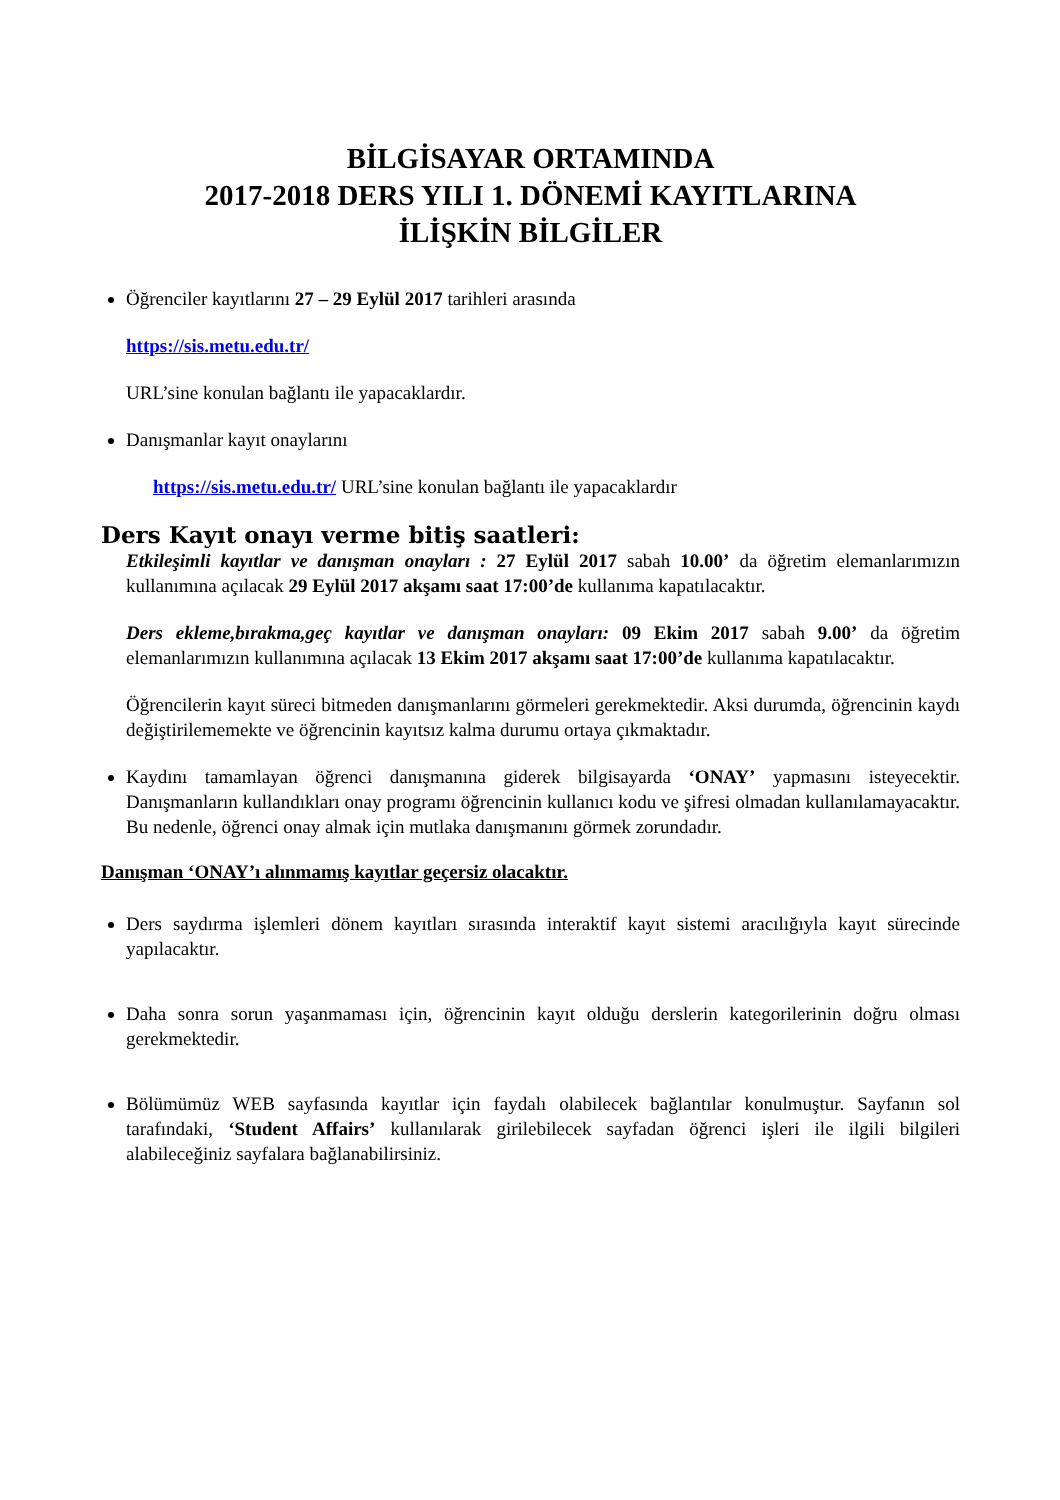BİLGİSAYAR ORTAMINDA
2017-2018 DERS YILI 1. DÖNEMİ KAYITLARINA
İLİŞKİN BİLGİLER
Öğrenciler kayıtlarını 27 – 29 Eylül 2017 tarihleri arasında
https://sis.metu.edu.tr/
URL’sine konulan bağlantı ile yapacaklardır.
Danışmanlar kayıt onaylarını
https://sis.metu.edu.tr/ URL’sine konulan bağlantı ile yapacaklardır
Ders Kayıt onayı verme bitiş saatleri:
Etkileşimli kayıtlar ve danışman onayları : 27 Eylül 2017 sabah 10.00’ da öğretim elemanlarımızın kullanımına açılacak 29 Eylül 2017 akşamı saat 17:00’de kullanıma kapatılacaktır.
Ders ekleme,bırakma,geç kayıtlar ve danışman onayları: 09 Ekim 2017 sabah 9.00’ da öğretim elemanlarımızın kullanımına açılacak 13 Ekim 2017 akşamı saat 17:00’de kullanıma kapatılacaktır.
Öğrencilerin kayıt süreci bitmeden danışmanlarını görmeleri gerekmektedir. Aksi durumda, öğrencinin kaydı değiştirilememekte ve öğrencinin kayıtsız kalma durumu ortaya çıkmaktadır.
Kaydını tamamlayan öğrenci danışmanına giderek bilgisayarda ‘ONAY’ yapmasını isteyecektir. Danışmanların kullandıkları onay programı öğrencinin kullanıcı kodu ve şifresi olmadan kullanılamayacaktır. Bu nedenle, öğrenci onay almak için mutlaka danışmanını görmek zorundadır.
Danışman ‘ONAY’ı alınmamış kayıtlar geçersiz olacaktır.
Ders saydırma işlemleri dönem kayıtları sırasında interaktif kayıt sistemi aracılığıyla kayıt sürecinde yapılacaktır.
Daha sonra sorun yaşanmaması için, öğrencinin kayıt olduğu derslerin kategorilerinin doğru olması gerekmektedir.
Bölümümüz WEB sayfasında kayıtlar için faydalı olabilecek bağlantılar konulmuştur. Sayfanın sol tarafındaki, ‘Student Affairs’ kullanılarak girilebilecek sayfadan öğrenci işleri ile ilgili bilgileri alabileceğiniz sayfalara bağlanabilirsiniz.